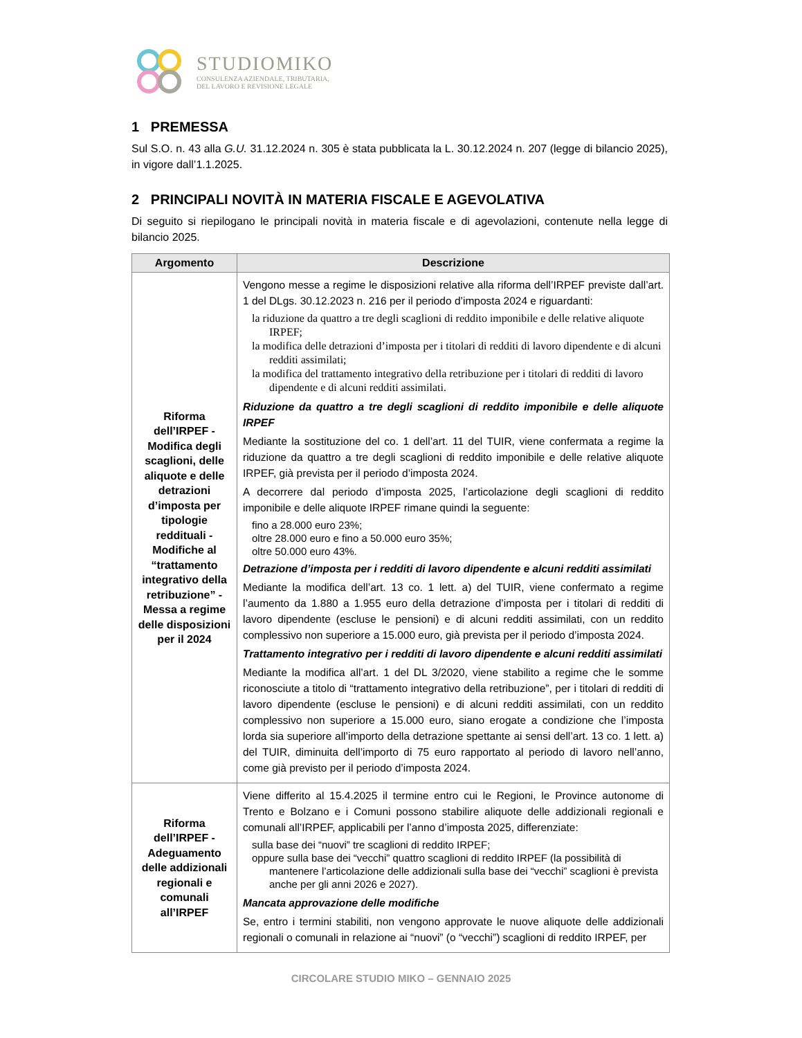STUDIOMIKO
CONSULENZA AZIENDALE, TRIBUTARIA,
DEL LAVORO E REVISIONE LEGALE
1 PREMESSA
Sul S.O. n. 43 alla G.U. 31.12.2024 n. 305 è stata pubblicata la L. 30.12.2024 n. 207 (legge di bilancio 2025), in vigore dall’1.1.2025.
2 PRINCIPALI NOVITÀ IN MATERIA FISCALE E AGEVOLATIVA
Di seguito si riepilogano le principali novità in materia fiscale e di agevolazioni, contenute nella legge di bilancio 2025.
| Argomento | Descrizione |
| --- | --- |
| Riforma dell’IRPEF - Modifica degli scaglioni, delle aliquote e delle detrazioni d’imposta per tipologie reddituali - Modifiche al “trattamento integrativo della retribuzione” - Messa a regime delle disposizioni per il 2024 | Vengono messe a regime le disposizioni relative alla riforma dell’IRPEF previste dall’art. 1 del DLgs. 30.12.2023 n. 216 per il periodo d’imposta 2024 e riguardanti: la riduzione da quattro a tre degli scaglioni di reddito imponibile e delle relative aliquote IRPEF; la modifica delle detrazioni d’imposta per i titolari di redditi di lavoro dipendente e di alcuni redditi assimilati; la modifica del trattamento integrativo della retribuzione per i titolari di redditi di lavoro dipendente e di alcuni redditi assimilati. Riduzione da quattro a tre degli scaglioni di reddito imponibile e delle aliquote IRPEF Mediante la sostituzione del co. 1 dell’art. 11 del TUIR, viene confermata a regime la riduzione da quattro a tre degli scaglioni di reddito imponibile e delle relative aliquote IRPEF, già prevista per il periodo d’imposta 2024. A decorrere dal periodo d’imposta 2025, l’articolazione degli scaglioni di reddito imponibile e delle aliquote IRPEF rimane quindi la seguente: fino a 28.000 euro 23%; oltre 28.000 euro e fino a 50.000 euro 35%; oltre 50.000 euro 43%. Detrazione d’imposta per i redditi di lavoro dipendente e alcuni redditi assimilati Mediante la modifica dell’art. 13 co. 1 lett. a) del TUIR, viene confermato a regime l’aumento da 1.880 a 1.955 euro della detrazione d’imposta per i titolari di redditi di lavoro dipendente (escluse le pensioni) e di alcuni redditi assimilati, con un reddito complessivo non superiore a 15.000 euro, già prevista per il periodo d’imposta 2024. Trattamento integrativo per i redditi di lavoro dipendente e alcuni redditi assimilati Mediante la modifica all’art. 1 del DL 3/2020, viene stabilito a regime che le somme riconosciute a titolo di “trattamento integrativo della retribuzione”, per i titolari di redditi di lavoro dipendente (escluse le pensioni) e di alcuni redditi assimilati, con un reddito complessivo non superiore a 15.000 euro, siano erogate a condizione che l’imposta lorda sia superiore all’importo della detrazione spettante ai sensi dell’art. 13 co. 1 lett. a) del TUIR, diminuita dell’importo di 75 euro rapportato al periodo di lavoro nell’anno, come già previsto per il periodo d’imposta 2024. |
| Riforma dell’IRPEF - Adeguamento delle addizionali regionali e comunali all’IRPEF | Viene differito al 15.4.2025 il termine entro cui le Regioni, le Province autonome di Trento e Bolzano e i Comuni possono stabilire aliquote delle addizionali regionali e comunali all’IRPEF, applicabili per l’anno d’imposta 2025, differenziate: sulla base dei “nuovi” tre scaglioni di reddito IRPEF; oppure sulla base dei “vecchi” quattro scaglioni di reddito IRPEF (la possibilità di mantenere l’articolazione delle addizionali sulla base dei “vecchi” scaglioni è prevista anche per gli anni 2026 e 2027). Mancata approvazione delle modifiche Se, entro i termini stabiliti, non vengono approvate le nuove aliquote delle addizionali regionali o comunali in relazione ai “nuovi” (o “vecchi”) scaglioni di reddito IRPEF, per |
CIRCOLARE STUDIO MIKO – GENNAIO 2025